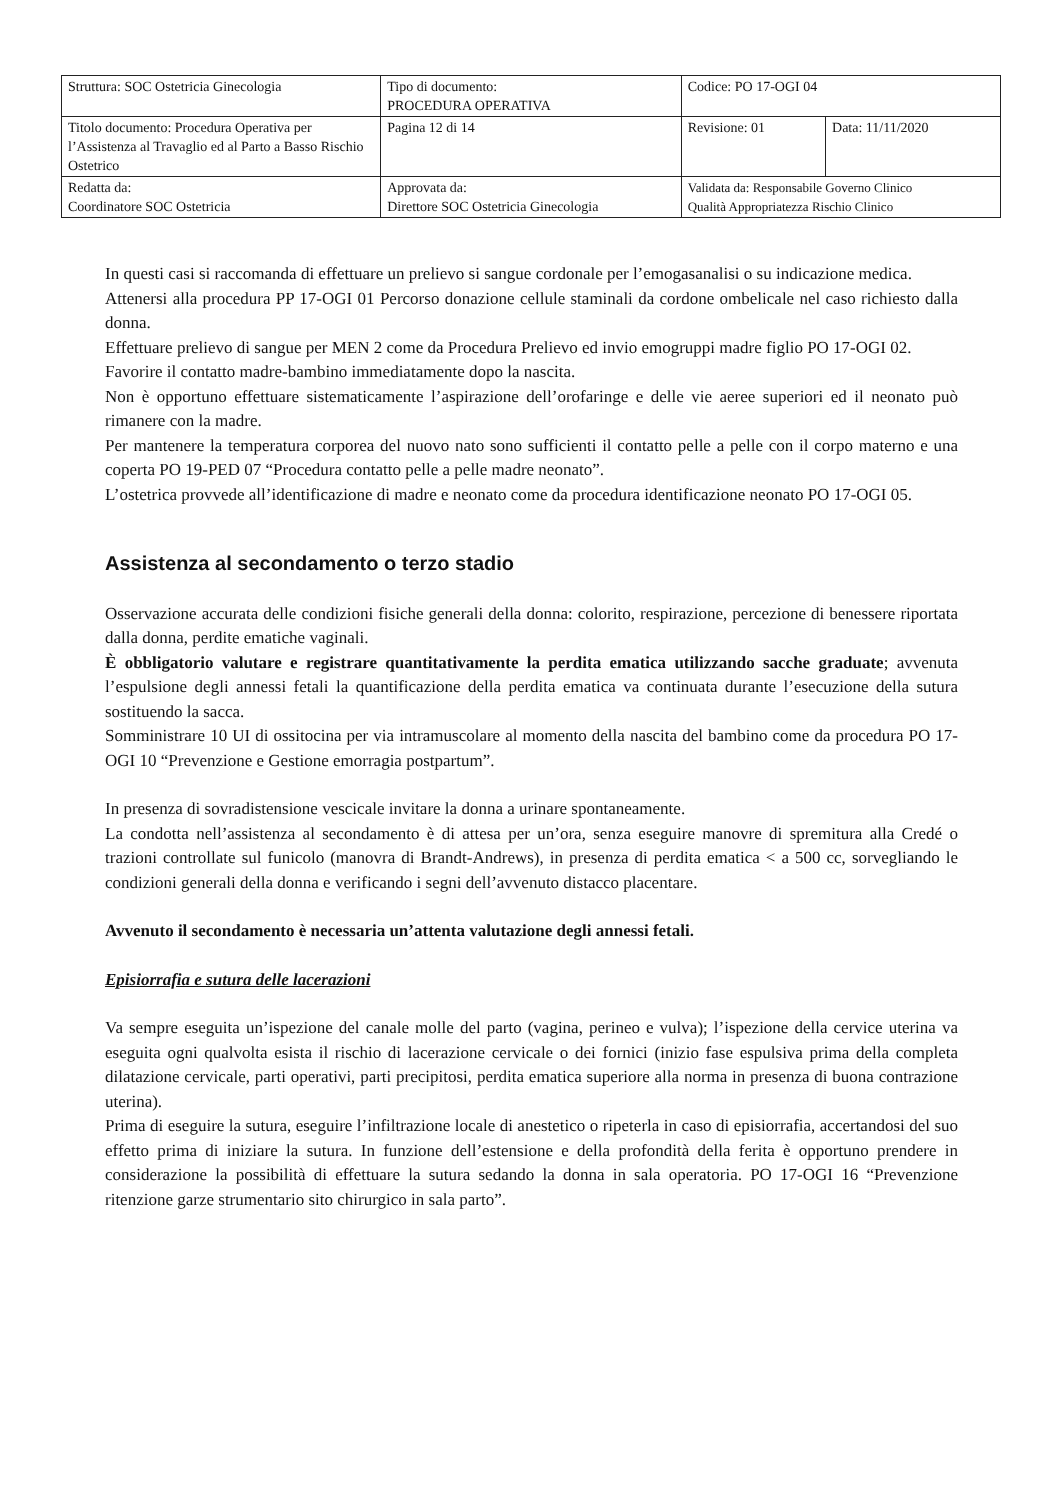| Struttura: SOC Ostetricia Ginecologia | Tipo di documento: PROCEDURA OPERATIVA | Codice: PO 17-OGI 04 | |
| Titolo documento: Procedura Operativa per l’Assistenza al Travaglio ed al Parto a Basso Rischio Ostetrico | Pagina 12 di 14 | Revisione: 01 | Data: 11/11/2020 |
| Redatta da: Coordinatore SOC Ostetricia | Approvata da: Direttore SOC Ostetricia Ginecologia | Validata da: Responsabile Governo Clinico Qualità Appropriatezza Rischio Clinico | |
In questi casi si raccomanda di effettuare un prelievo si sangue cordonale per l’emogasanalisi o su indicazione medica.
Attenersi alla procedura PP 17-OGI 01 Percorso donazione cellule staminali da cordone ombelicale nel caso richiesto dalla donna.
Effettuare prelievo di sangue per MEN 2 come da Procedura Prelievo ed invio emogruppi madre figlio PO 17-OGI 02.
Favorire il contatto madre-bambino immediatamente dopo la nascita.
Non è opportuno effettuare sistematicamente l’aspirazione dell’orofaringe e delle vie aeree superiori ed il neonato può rimanere con la madre.
Per mantenere la temperatura corporea del nuovo nato sono sufficienti il contatto pelle a pelle con il corpo materno e una coperta PO 19-PED 07 “Procedura contatto pelle a pelle madre neonato”.
L’ostetrica provvede all’identificazione di madre e neonato come da procedura identificazione neonato PO 17-OGI 05.
Assistenza al secondamento o terzo stadio
Osservazione accurata delle condizioni fisiche generali della donna: colorito, respirazione, percezione di benessere riportata dalla donna, perdite ematiche vaginali.
È obbligatorio valutare e registrare quantitativamente la perdita ematica utilizzando sacche graduate; avvenuta l’espulsione degli annessi fetali la quantificazione della perdita ematica va continuata durante l’esecuzione della sutura sostituendo la sacca.
Somministrare 10 UI di ossitocina per via intramuscolare al momento della nascita del bambino come da procedura PO 17-OGI 10 “Prevenzione e Gestione emorragia postpartum”.
In presenza di sovradistensione vescicale invitare la donna a urinare spontaneamente.
La condotta nell’assistenza al secondamento è di attesa per un’ora, senza eseguire manovre di spremitura alla Credé o trazioni controllate sul funicolo (manovra di Brandt-Andrews), in presenza di perdita ematica < a 500 cc, sorvegliando le condizioni generali della donna e verificando i segni dell’avvenuto distacco placentare.
Avvenuto il secondamento è necessaria un’attenta valutazione degli annessi fetali.
Episiorrafia e sutura delle lacerazioni
Va sempre eseguita un’ispezione del canale molle del parto (vagina, perineo e vulva); l’ispezione della cervice uterina va eseguita ogni qualvolta esista il rischio di lacerazione cervicale o dei fornici (inizio fase espulsiva prima della completa dilatazione cervicale, parti operativi, parti precipitosi, perdita ematica superiore alla norma in presenza di buona contrazione uterina).
Prima di eseguire la sutura, eseguire l’infiltrazione locale di anestetico o ripeterla in caso di episiorrafia, accertandosi del suo effetto prima di iniziare la sutura. In funzione dell’estensione e della profondità della ferita è opportuno prendere in considerazione la possibilità di effettuare la sutura sedando la donna in sala operatoria. PO 17-OGI 16 “Prevenzione ritenzione garze strumentario sito chirurgico in sala parto”.